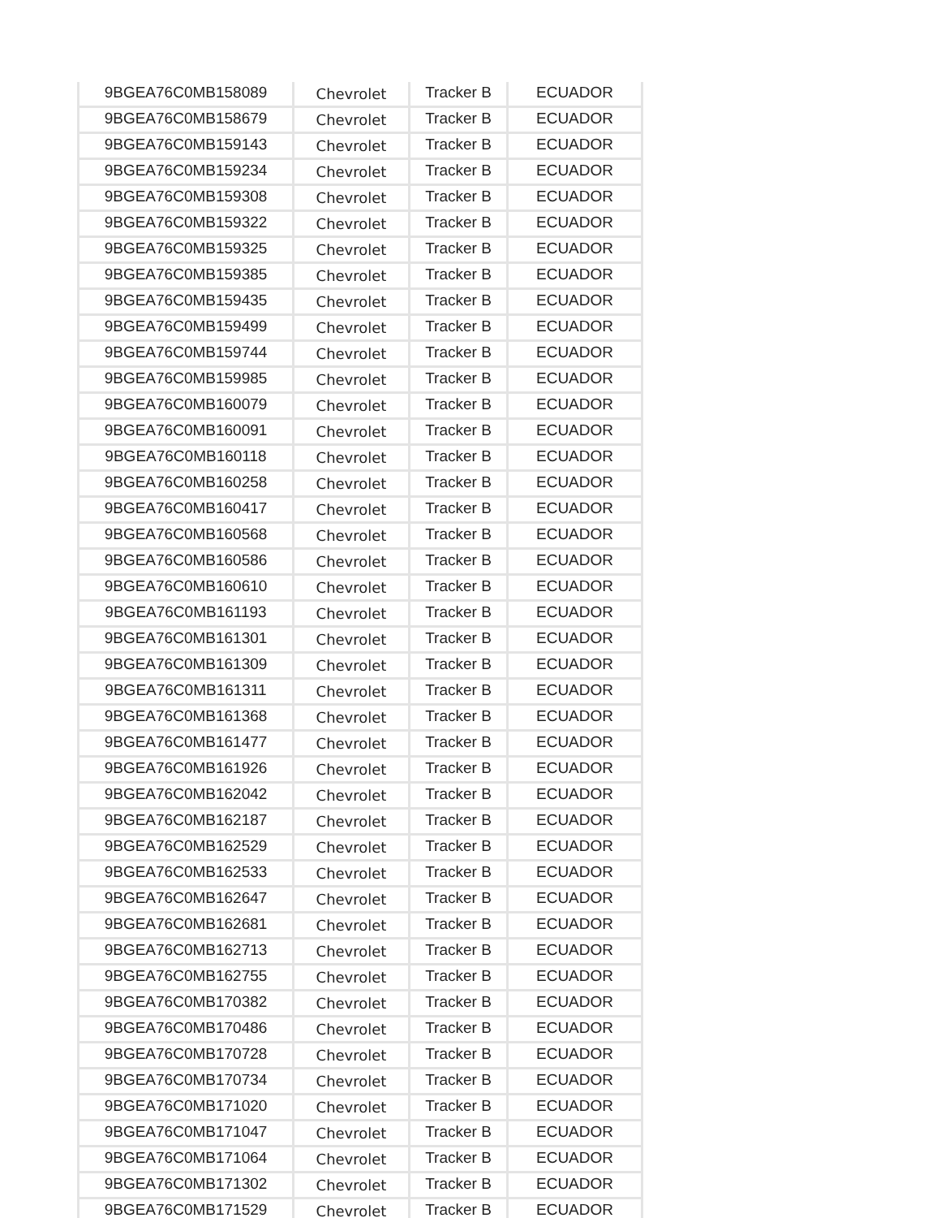| 9BGEA76C0MB158089 | Chevrolet | Tracker B | ECUADOR |
| 9BGEA76C0MB158679 | Chevrolet | Tracker B | ECUADOR |
| 9BGEA76C0MB159143 | Chevrolet | Tracker B | ECUADOR |
| 9BGEA76C0MB159234 | Chevrolet | Tracker B | ECUADOR |
| 9BGEA76C0MB159308 | Chevrolet | Tracker B | ECUADOR |
| 9BGEA76C0MB159322 | Chevrolet | Tracker B | ECUADOR |
| 9BGEA76C0MB159325 | Chevrolet | Tracker B | ECUADOR |
| 9BGEA76C0MB159385 | Chevrolet | Tracker B | ECUADOR |
| 9BGEA76C0MB159435 | Chevrolet | Tracker B | ECUADOR |
| 9BGEA76C0MB159499 | Chevrolet | Tracker B | ECUADOR |
| 9BGEA76C0MB159744 | Chevrolet | Tracker B | ECUADOR |
| 9BGEA76C0MB159985 | Chevrolet | Tracker B | ECUADOR |
| 9BGEA76C0MB160079 | Chevrolet | Tracker B | ECUADOR |
| 9BGEA76C0MB160091 | Chevrolet | Tracker B | ECUADOR |
| 9BGEA76C0MB160118 | Chevrolet | Tracker B | ECUADOR |
| 9BGEA76C0MB160258 | Chevrolet | Tracker B | ECUADOR |
| 9BGEA76C0MB160417 | Chevrolet | Tracker B | ECUADOR |
| 9BGEA76C0MB160568 | Chevrolet | Tracker B | ECUADOR |
| 9BGEA76C0MB160586 | Chevrolet | Tracker B | ECUADOR |
| 9BGEA76C0MB160610 | Chevrolet | Tracker B | ECUADOR |
| 9BGEA76C0MB161193 | Chevrolet | Tracker B | ECUADOR |
| 9BGEA76C0MB161301 | Chevrolet | Tracker B | ECUADOR |
| 9BGEA76C0MB161309 | Chevrolet | Tracker B | ECUADOR |
| 9BGEA76C0MB161311 | Chevrolet | Tracker B | ECUADOR |
| 9BGEA76C0MB161368 | Chevrolet | Tracker B | ECUADOR |
| 9BGEA76C0MB161477 | Chevrolet | Tracker B | ECUADOR |
| 9BGEA76C0MB161926 | Chevrolet | Tracker B | ECUADOR |
| 9BGEA76C0MB162042 | Chevrolet | Tracker B | ECUADOR |
| 9BGEA76C0MB162187 | Chevrolet | Tracker B | ECUADOR |
| 9BGEA76C0MB162529 | Chevrolet | Tracker B | ECUADOR |
| 9BGEA76C0MB162533 | Chevrolet | Tracker B | ECUADOR |
| 9BGEA76C0MB162647 | Chevrolet | Tracker B | ECUADOR |
| 9BGEA76C0MB162681 | Chevrolet | Tracker B | ECUADOR |
| 9BGEA76C0MB162713 | Chevrolet | Tracker B | ECUADOR |
| 9BGEA76C0MB162755 | Chevrolet | Tracker B | ECUADOR |
| 9BGEA76C0MB170382 | Chevrolet | Tracker B | ECUADOR |
| 9BGEA76C0MB170486 | Chevrolet | Tracker B | ECUADOR |
| 9BGEA76C0MB170728 | Chevrolet | Tracker B | ECUADOR |
| 9BGEA76C0MB170734 | Chevrolet | Tracker B | ECUADOR |
| 9BGEA76C0MB171020 | Chevrolet | Tracker B | ECUADOR |
| 9BGEA76C0MB171047 | Chevrolet | Tracker B | ECUADOR |
| 9BGEA76C0MB171064 | Chevrolet | Tracker B | ECUADOR |
| 9BGEA76C0MB171302 | Chevrolet | Tracker B | ECUADOR |
| 9BGEA76C0MB171529 | Chevrolet | Tracker B | ECUADOR |